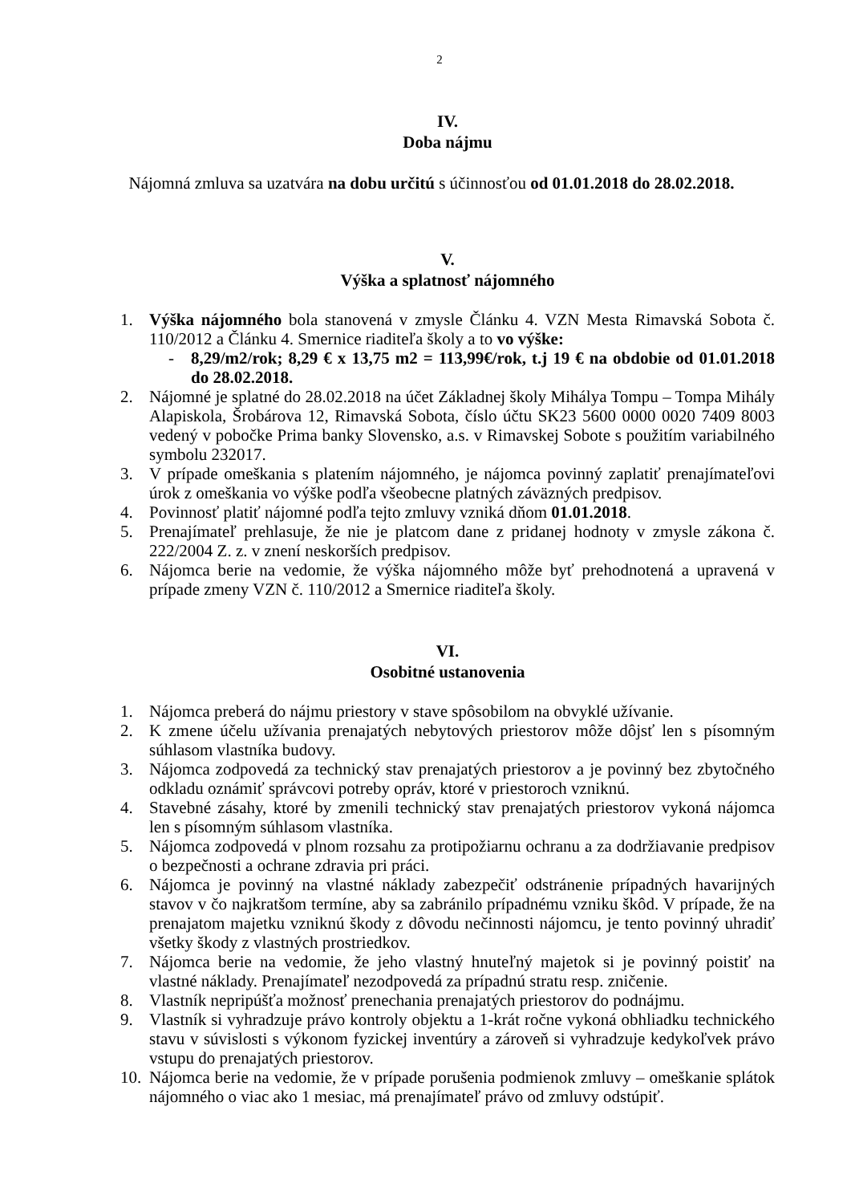2
IV.
Doba nájmu
Nájomná zmluva sa uzatvára na dobu určitú s účinnosťou od 01.01.2018 do 28.02.2018.
V.
Výška a splatnosť nájomného
1. Výška nájomného bola stanovená v zmysle Článku 4. VZN Mesta Rimavská Sobota č. 110/2012 a Článku 4. Smernice riaditeľa školy a to vo výške:
- 8,29/m2/rok; 8,29 € x 13,75 m2 = 113,99€/rok, t.j 19 € na obdobie od 01.01.2018 do 28.02.2018.
2. Nájomné je splatné do 28.02.2018 na účet Základnej školy Mihálya Tompu – Tompa Mihály Alapiskola, Šrobárova 12, Rimavská Sobota, číslo účtu SK23 5600 0000 0020 7409 8003 vedený v pobočke Prima banky Slovensko, a.s. v Rimavskej Sobote s použitím variabilného symbolu 232017.
3. V prípade omeškania s platením nájomného, je nájomca povinný zaplatiť prenajímateľovi úrok z omeškania vo výške podľa všeobecne platných záväzných predpisov.
4. Povinnosť platiť nájomné podľa tejto zmluvy vzniká dňom 01.01.2018.
5. Prenajímateľ prehlasuje, že nie je platcom dane z pridanej hodnoty v zmysle zákona č. 222/2004 Z. z. v znení neskorších predpisov.
6. Nájomca berie na vedomie, že výška nájomného môže byť prehodnotená a upravená v prípade zmeny VZN č. 110/2012 a Smernice riaditeľa školy.
VI.
Osobitné ustanovenia
1. Nájomca preberá do nájmu priestory v stave spôsobilom na obvyklé užívanie.
2. K zmene účelu užívania prenajatých nebytových priestorov môže dôjsť len s písomným súhlasom vlastníka budovy.
3. Nájomca zodpovedá za technický stav prenajatých priestorov a je povinný bez zbytočného odkladu oznámiť správcovi potreby opráv, ktoré v priestoroch vzniknú.
4. Stavebné zásahy, ktoré by zmenili technický stav prenajatých priestorov vykoná nájomca len s písomným súhlasom vlastníka.
5. Nájomca zodpovedá v plnom rozsahu za protipožiarnu ochranu a za dodržiavanie predpisov o bezpečnosti a ochrane zdravia pri práci.
6. Nájomca je povinný na vlastné náklady zabezpečiť odstránenie prípadných havarijných stavov v čo najkratšom termíne, aby sa zabránilo prípadnému vzniku škôd. V prípade, že na prenajatom majetku vzniknú škody z dôvodu nečinnosti nájomcu, je tento povinný uhradiť všetky škody z vlastných prostriedkov.
7. Nájomca berie na vedomie, že jeho vlastný hnuteľný majetok si je povinný poistiť na vlastné náklady. Prenajímateľ nezodpovedá za prípadnú stratu resp. zničenie.
8. Vlastník nepripúšťa možnosť prenechania prenajatých priestorov do podnájmu.
9. Vlastník si vyhradzuje právo kontroly objektu a 1-krát ročne vykoná obhliadku technického stavu v súvislosti s výkonom fyzickej inventúry a zároveň si vyhradzuje kedykoľvek právo vstupu do prenajatých priestorov.
10. Nájomca berie na vedomie, že v prípade porušenia podmienok zmluvy – omeškanie splátok nájomného o viac ako 1 mesiac, má prenajímateľ právo od zmluvy odstúpiť.